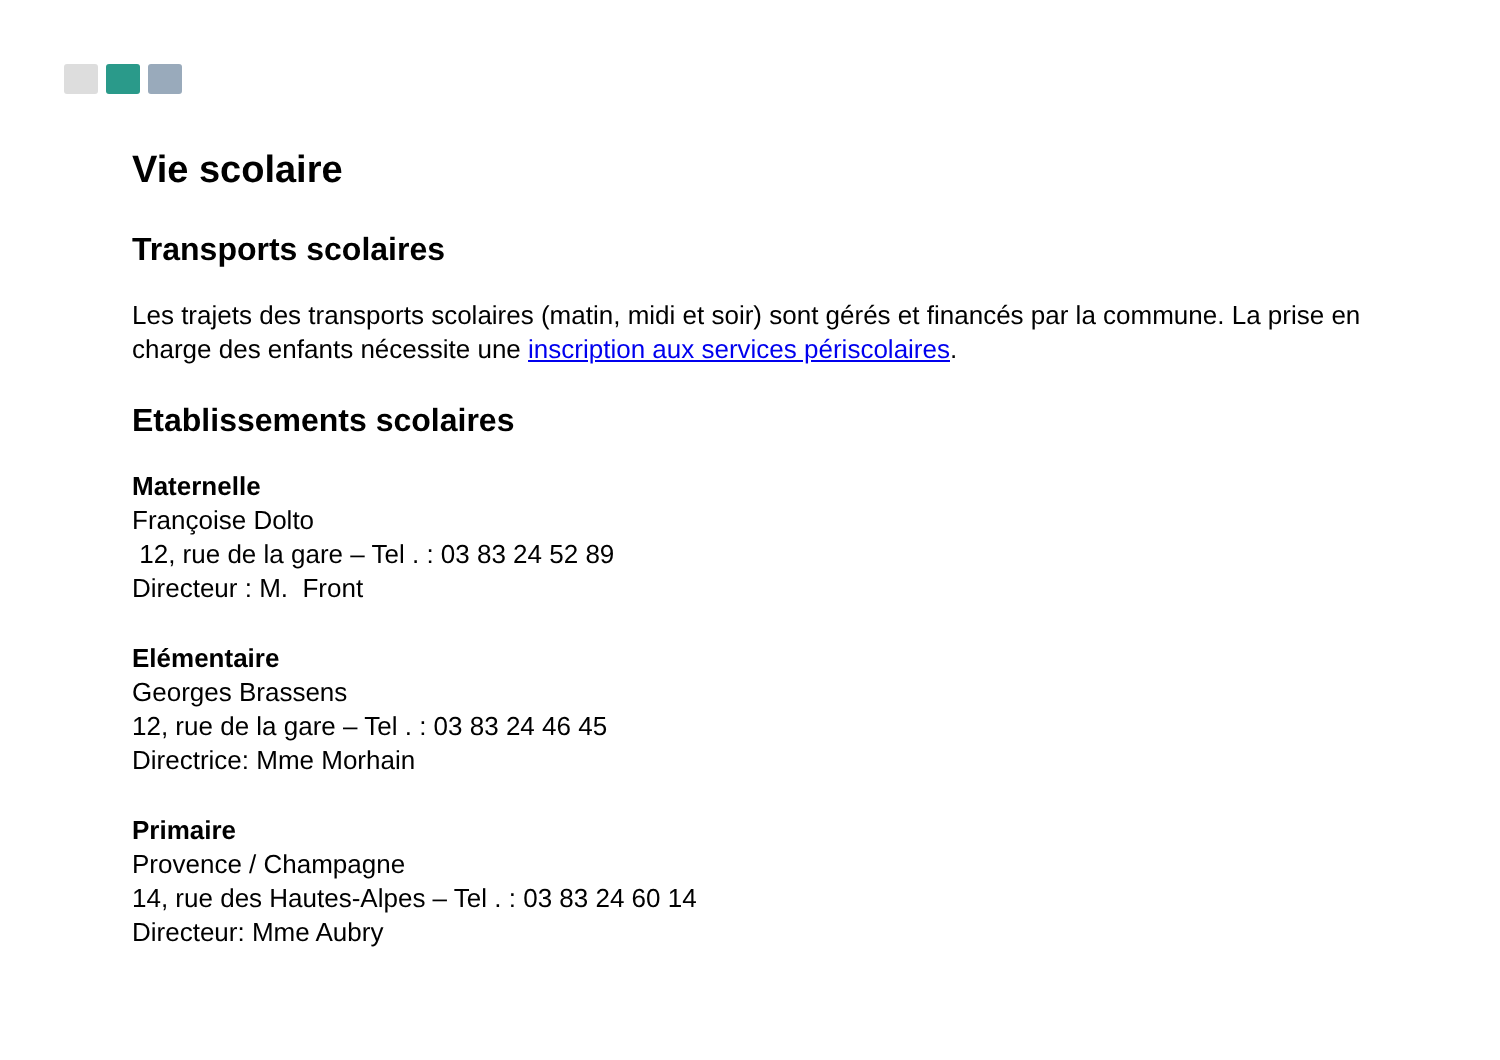Vie scolaire
Transports scolaires
Les trajets des transports scolaires (matin, midi et soir) sont gérés et financés par la commune. La prise en charge des enfants nécessite une inscription aux services périscolaires.
Etablissements scolaires
Maternelle
Françoise Dolto
12, rue de la gare – Tel . : 03 83 24 52 89
Directeur : M. Front
Elémentaire
Georges Brassens
12, rue de la gare – Tel . : 03 83 24 46 45
Directrice: Mme Morhain
Primaire
Provence / Champagne
14, rue des Hautes-Alpes – Tel . : 03 83 24 60 14
Directeur: Mme Aubry